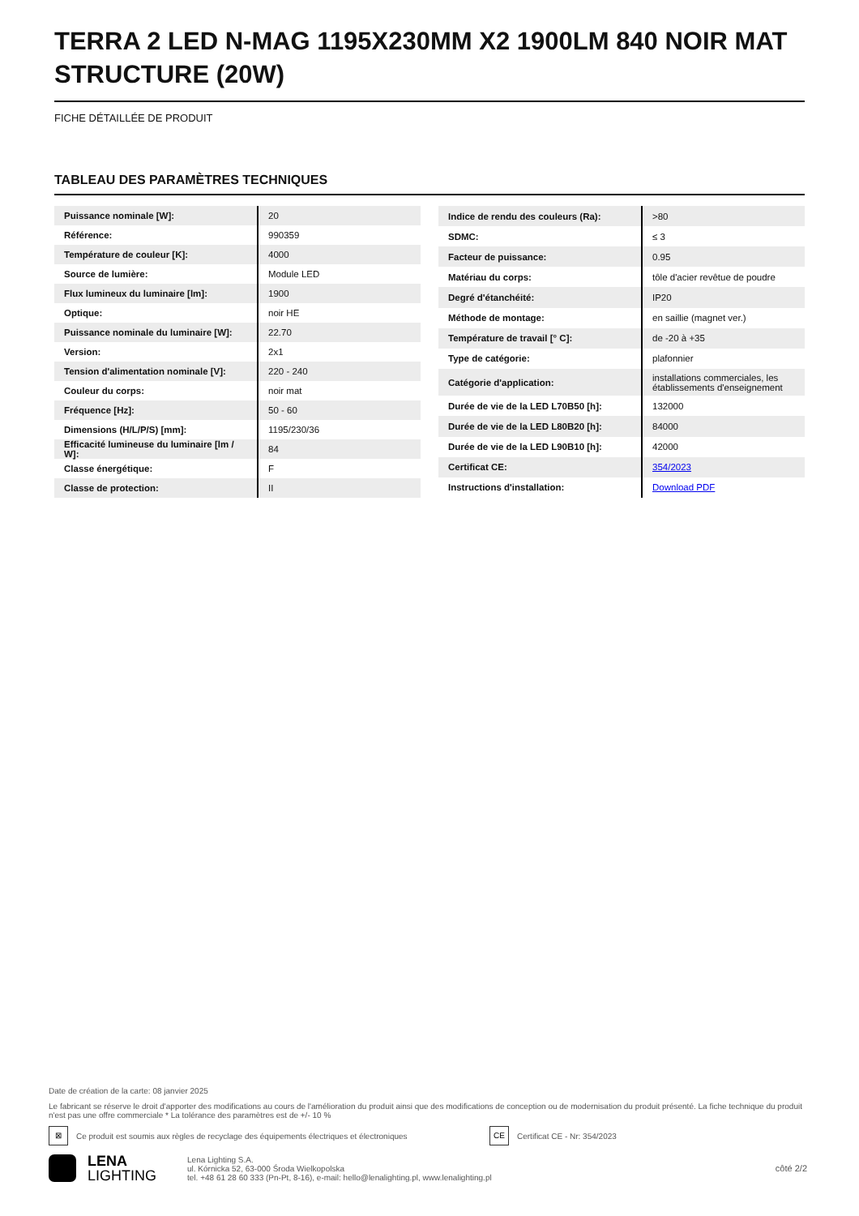TERRA 2 LED N-MAG 1195X230MM X2 1900LM 840 NOIR MAT STRUCTURE (20W)
FICHE DÉTAILLÉE DE PRODUIT
TABLEAU DES PARAMÈTRES TECHNIQUES
| Puissance nominale [W]: | 20 |
| Référence: | 990359 |
| Température de couleur [K]: | 4000 |
| Source de lumière: | Module LED |
| Flux lumineux du luminaire [lm]: | 1900 |
| Optique: | noir HE |
| Puissance nominale du luminaire [W]: | 22.70 |
| Version: | 2x1 |
| Tension d'alimentation nominale [V]: | 220 - 240 |
| Couleur du corps: | noir mat |
| Fréquence [Hz]: | 50 - 60 |
| Dimensions (H/L/P/S) [mm]: | 1195/230/36 |
| Efficacité lumineuse du luminaire [lm / W]: | 84 |
| Classe énergétique: | F |
| Classe de protection: | II |
| Indice de rendu des couleurs (Ra): | >80 |
| SDMC: | ≤ 3 |
| Facteur de puissance: | 0.95 |
| Matériau du corps: | tôle d'acier revêtue de poudre |
| Degré d'étanchéité: | IP20 |
| Méthode de montage: | en saillie (magnet ver.) |
| Température de travail [° C]: | de -20 à +35 |
| Type de catégorie: | plafonnier |
| Catégorie d'application: | installations commerciales, les établissements d'enseignement |
| Durée de vie de la LED L70B50 [h]: | 132000 |
| Durée de vie de la LED L80B20 [h]: | 84000 |
| Durée de vie de la LED L90B10 [h]: | 42000 |
| Certificat CE: | 354/2023 |
| Instructions d'installation: | Download PDF |
Date de création de la carte: 08 janvier 2025
Le fabricant se réserve le droit d'apporter des modifications au cours de l'amélioration du produit ainsi que des modifications de conception ou de modernisation du produit présenté. La fiche technique du produit n'est pas une offre commerciale * La tolérance des paramètres est de +/- 10 %
⊠ Ce produit est soumis aux règles de recyclage des équipements électriques et électroniques CE Certificat CE - Nr: 354/2023
LENA
LIGHTING
Lena Lighting S.A.
ul. Kórnicka 52, 63-000 Środa Wielkopolska
tel. +48 61 28 60 333 (Pn-Pt, 8-16), e-mail: hello@lenalighting.pl, www.lenalighting.pl
côté 2/2